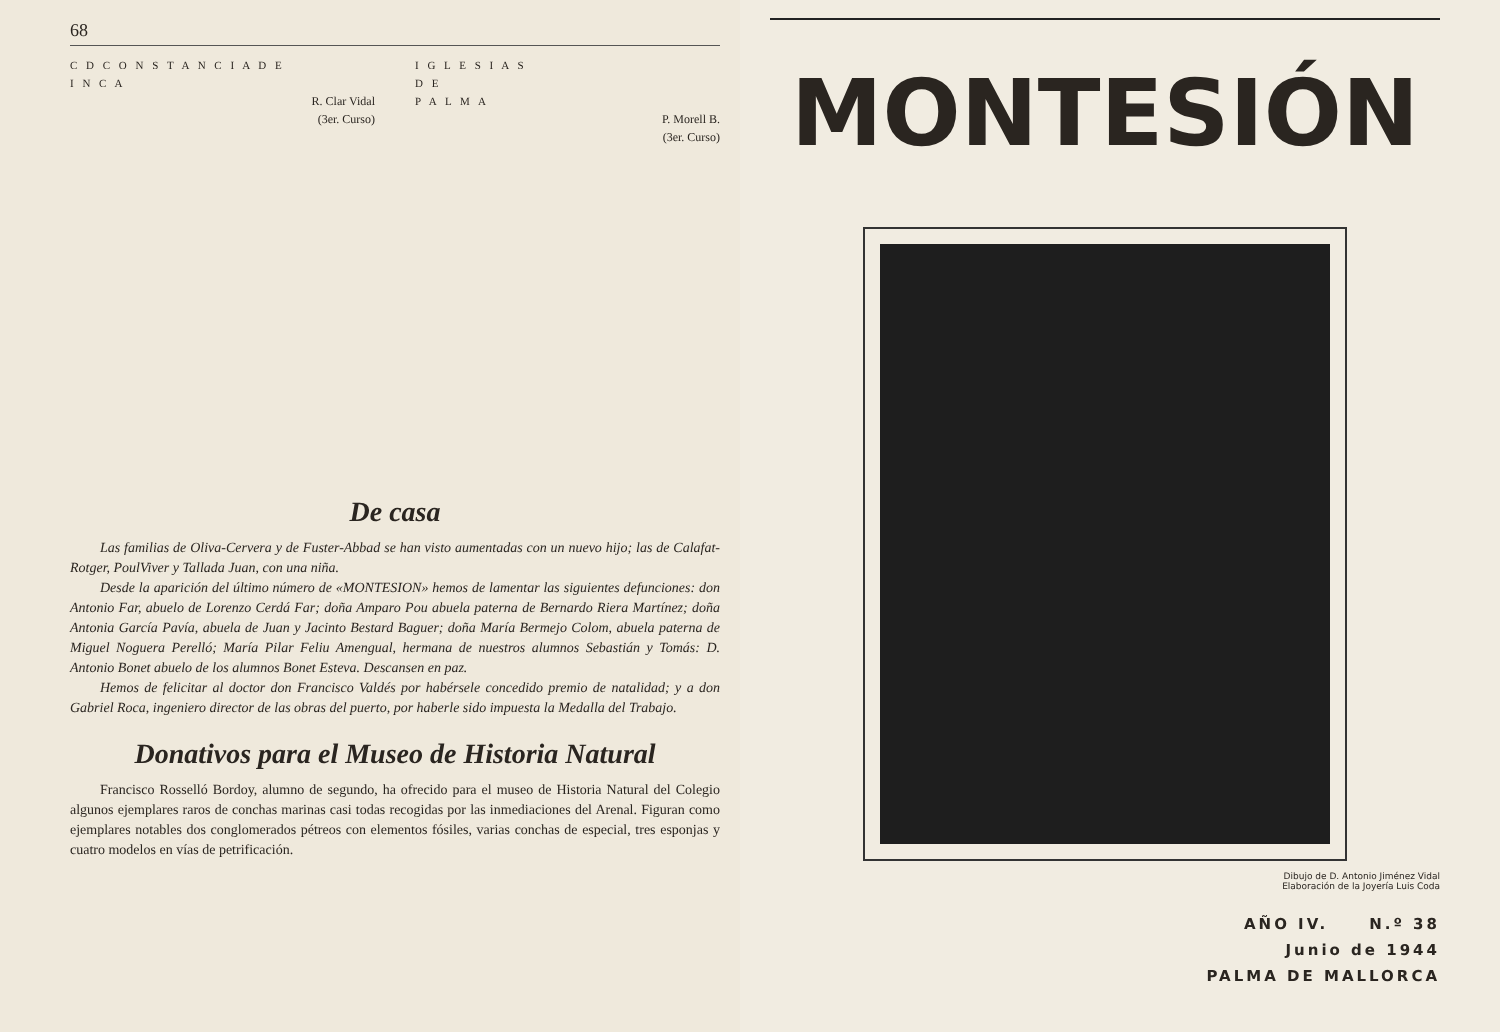68
C D C O N S T A N C I A D E
I N C A
R. Clar Vidal
(3er. Curso)
I G L E S I A S
D E
P A L M A
P. Morell B.
(3er. Curso)
De casa
Las familias de Oliva-Cervera y de Fuster-Abbad se han visto aumentadas con un nuevo hijo; las de Calafat-Rotger, PoulViver y Tallada Juan, con una niña.
Desde la aparición del último número de «MONTESION» hemos de lamentar las siguientes defunciones: don Antonio Far, abuelo de Lorenzo Cerdá Far; doña Amparo Pou abuela paterna de Bernardo Riera Martínez; doña Antonia García Pavía, abuela de Juan y Jacinto Bestard Baguer; doña María Bermejo Colom, abuela paterna de Miguel Noguera Perelló; María Pilar Feliu Amengual, hermana de nuestros alumnos Sebastián y Tomás: D. Antonio Bonet abuelo de los alumnos Bonet Esteva. Descansen en paz.
Hemos de felicitar al doctor don Francisco Valdés por habérsele concedido premio de natalidad; y a don Gabriel Roca, ingeniero director de las obras del puerto, por haberle sido impuesta la Medalla del Trabajo.
Donativos para el Museo de Historia Natural
Francisco Rosselló Bordoy, alumno de segundo, ha ofrecido para el museo de Historia Natural del Colegio algunos ejemplares raros de conchas marinas casi todas recogidas por las inmediaciones del Arenal. Figuran como ejemplares notables dos conglomerados pétreos con elementos fósiles, varias conchas de especial, tres esponjas y cuatro modelos en vías de petrificación.
MONTESIÓN
Dibujo de D. Antonio Jiménez Vidal
Elaboración de la Joyería Luis Coda
AÑO IV. N.º 38
Junio de 1944
PALMA DE MALLORCA